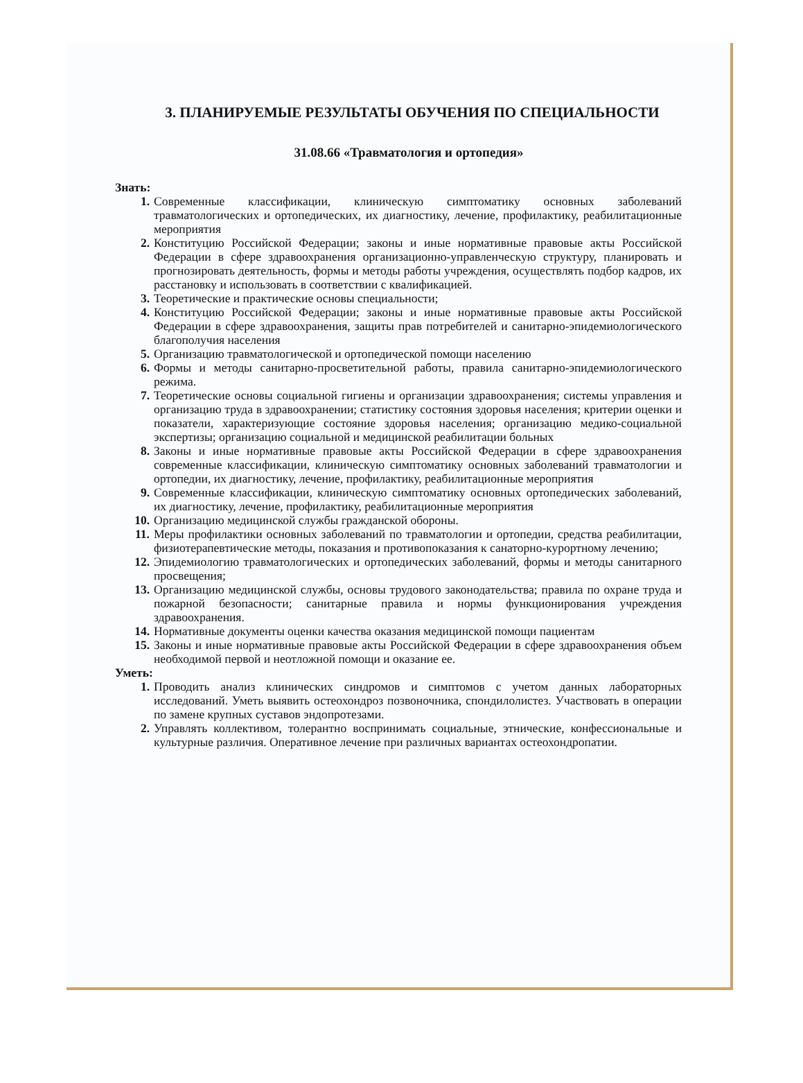3. ПЛАНИРУЕМЫЕ РЕЗУЛЬТАТЫ ОБУЧЕНИЯ ПО СПЕЦИАЛЬНОСТИ
31.08.66 «Травматология и ортопедия»
Знать:
1. Современные классификации, клиническую симптоматику основных заболеваний травматологических и ортопедических, их диагностику, лечение, профилактику, реабилитационные мероприятия
2. Конституцию Российской Федерации; законы и иные нормативные правовые акты Российской Федерации в сфере здравоохранения организационно-управленческую структуру, планировать и прогнозировать деятельность, формы и методы работы учреждения, осуществлять подбор кадров, их расстановку и использовать в соответствии с квалификацией.
3. Теоретические и практические основы специальности;
4. Конституцию Российской Федерации; законы и иные нормативные правовые акты Российской Федерации в сфере здравоохранения, защиты прав потребителей и санитарно-эпидемиологического благополучия населения
5. Организацию травматологической и ортопедической помощи населению
6. Формы и методы санитарно-просветительной работы, правила санитарно-эпидемиологического режима.
7. Теоретические основы социальной гигиены и организации здравоохранения; системы управления и организацию труда в здравоохранении; статистику состояния здоровья населения; критерии оценки и показатели, характеризующие состояние здоровья населения; организацию медико-социальной экспертизы; организацию социальной и медицинской реабилитации больных
8. Законы и иные нормативные правовые акты Российской Федерации в сфере здравоохранения современные классификации, клиническую симптоматику основных заболеваний травматологии и ортопедии, их диагностику, лечение, профилактику, реабилитационные мероприятия
9. Современные классификации, клиническую симптоматику основных ортопедических заболеваний, их диагностику, лечение, профилактику, реабилитационные мероприятия
10. Организацию медицинской службы гражданской обороны.
11. Меры профилактики основных заболеваний по травматологии и ортопедии, средства реабилитации, физиотерапевтические методы, показания и противопоказания к санаторно-курортному лечению;
12. Эпидемиологию травматологических и ортопедических заболеваний, формы и методы санитарного просвещения;
13. Организацию медицинской службы, основы трудового законодательства; правила по охране труда и пожарной безопасности; санитарные правила и нормы функционирования учреждения здравоохранения.
14. Нормативные документы оценки качества оказания медицинской помощи пациентам
15. Законы и иные нормативные правовые акты Российской Федерации в сфере здравоохранения объем необходимой первой и неотложной помощи и оказание ее.
Уметь:
1. Проводить анализ клинических синдромов и симптомов с учетом данных лабораторных исследований. Уметь выявить остеохондроз позвоночника, спондилолистез. Участвовать в операции по замене крупных суставов эндопротезами.
2. Управлять коллективом, толерантно воспринимать социальные, этнические, конфессиональные и культурные различия. Оперативное лечение при различных вариантах остеохондропатии.